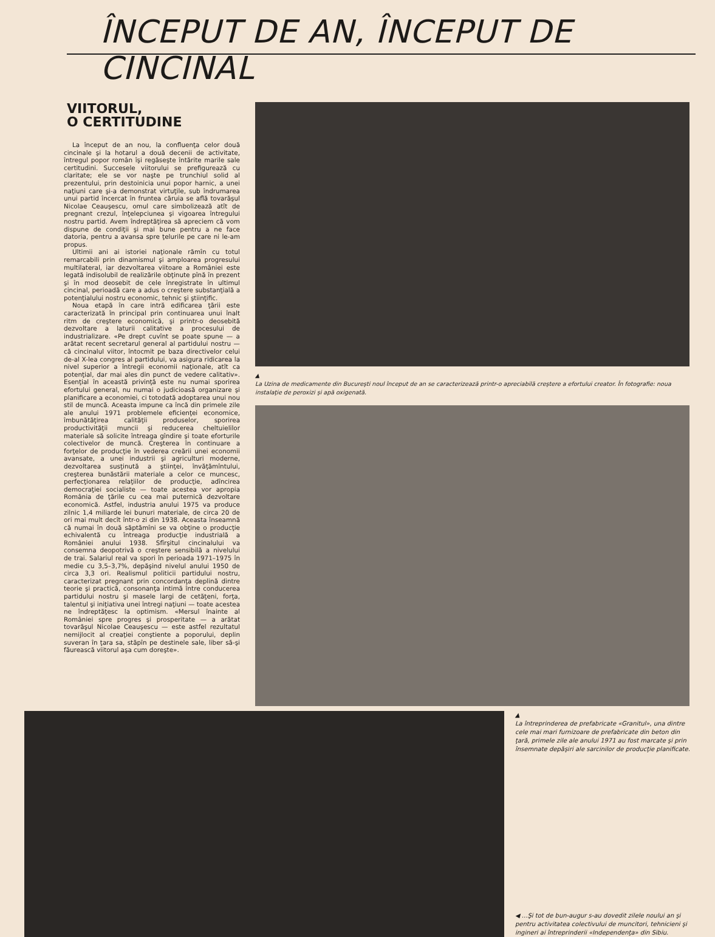ÎNCEPUT DE AN, ÎNCEPUT DE CINCINAL
VIITORUL,
O CERTITUDINE
La început de an nou, la confluenţa celor două cincinale şi la hotarul a două decenii de activitate, întregul popor român îşi regăseşte întărite marile sale certitudini. Succesele viitorului se prefigurează cu claritate; ele se vor naşte pe trunchiul solid al prezentului, prin destoinicia unui popor harnic, a unei naţiuni care şi-a demonstrat virtuţile, sub îndrumarea unui partid încercat în fruntea căruia se află tovarăşul Nicolae Ceauşescu, omul care simbolizează atît de pregnant crezul, înţelepciunea şi vigoarea întregului nostru partid. Avem îndreptăţirea să apreciem că vom dispune de condiţii şi mai bune pentru a ne face datoria, pentru a avansa spre ţelurile pe care ni le-am propus.
Ultimii ani ai istoriei naţionale rămîn cu totul remarcabili prin dinamismul şi amploarea progresului multilateral, iar dezvoltarea viitoare a României este legată indisolubil de realizările obţinute pînă în prezent şi în mod deosebit de cele înregistrate în ultimul cincinal, perioadă care a adus o creştere substanţială a potenţialului nostru economic, tehnic şi ştiinţific.
Noua etapă în care intră edificarea ţării este caracterizată în principal prin continuarea unui înalt ritm de creştere economică, şi printr-o deosebită dezvoltare a laturii calitative a procesului de industrializare. «Pe drept cuvînt se poate spune — a arătat recent secretarul general al partidului nostru — că cincinalul viitor, întocmit pe baza directivelor celui de-al X-lea congres al partidului, va asigura ridicarea la nivel superior a întregii economii naţionale, atît ca potenţial, dar mai ales din punct de vedere calitativ». Esenţial în această privinţă este nu numai sporirea efortului general, nu numai o judicioasă organizare şi planificare a economiei, ci totodată adoptarea unui nou stil de muncă. Aceasta impune ca încă din primele zile ale anului 1971 problemele eficienţei economice, îmbunătăţirea calităţii produselor, sporirea productivităţii muncii şi reducerea cheltuielilor materiale să solicite întreaga gîndire şi toate eforturile colectivelor de muncă. Creşterea în continuare a forţelor de producţie în vederea creării unei economii avansate, a unei industrii şi agriculturi moderne, dezvoltarea susţinută a ştiinţei, învăţămîntului, creşterea bunăstării materiale a celor ce muncesc, perfecţionarea relaţiilor de producţie, adîncirea democraţiei socialiste — toate acestea vor apropia România de ţările cu cea mai puternică dezvoltare economică. Astfel, industria anului 1975 va produce zilnic 1,4 miliarde lei bunuri materiale, de circa 20 de ori mai mult decît într-o zi din 1938. Aceasta înseamnă că numai în două săptămîni se va obţine o producţie echivalentă cu întreaga producţie industrială a României anului 1938. Sfîrşitul cincinalului va consemna deopotrivă o creştere sensibilă a nivelului de trai. Salariul real va spori în perioada 1971–1975 în medie cu 3,5–3,7%, depăşind nivelul anului 1950 de circa 3,3 ori. Realismul politicii partidului nostru, caracterizat pregnant prin concordanţa deplină dintre teorie şi practică, consonanţa intimă între conducerea partidului nostru şi masele largi de cetăţeni, forţa, talentul şi iniţiativa unei întregi naţiuni — toate acestea ne îndreptăţesc la optimism. «Mersul înainte al României spre progres şi prosperitate — a arătat tovarăşul Nicolae Ceauşescu — este astfel rezultatul nemijlocit al creaţiei conştiente a poporului, deplin suveran în ţara sa, stăpîn pe destinele sale, liber să-şi făurească viitorul aşa cum doreşte».
▲
La Uzina de medicamente din Bucureşti noul început de an se caracterizează printr-o apreciabilă creştere a efortului creator. În fotografie: noua instalaţie de peroxizi şi apă oxigenată.
▲
La întreprinderea de prefabricate «Granitul», una dintre cele mai mari furnizoare de prefabricate din beton din ţară, primele zile ale anului 1971 au fost marcate şi prin însemnate depăşiri ale sarcinilor de producţie planificate.
◀ ...Şi tot de bun-augur s-au dovedit zilele noului an şi pentru activitatea colectivului de muncitori, tehnicieni şi ingineri ai întreprinderii «Independenţa» din Sibiu.